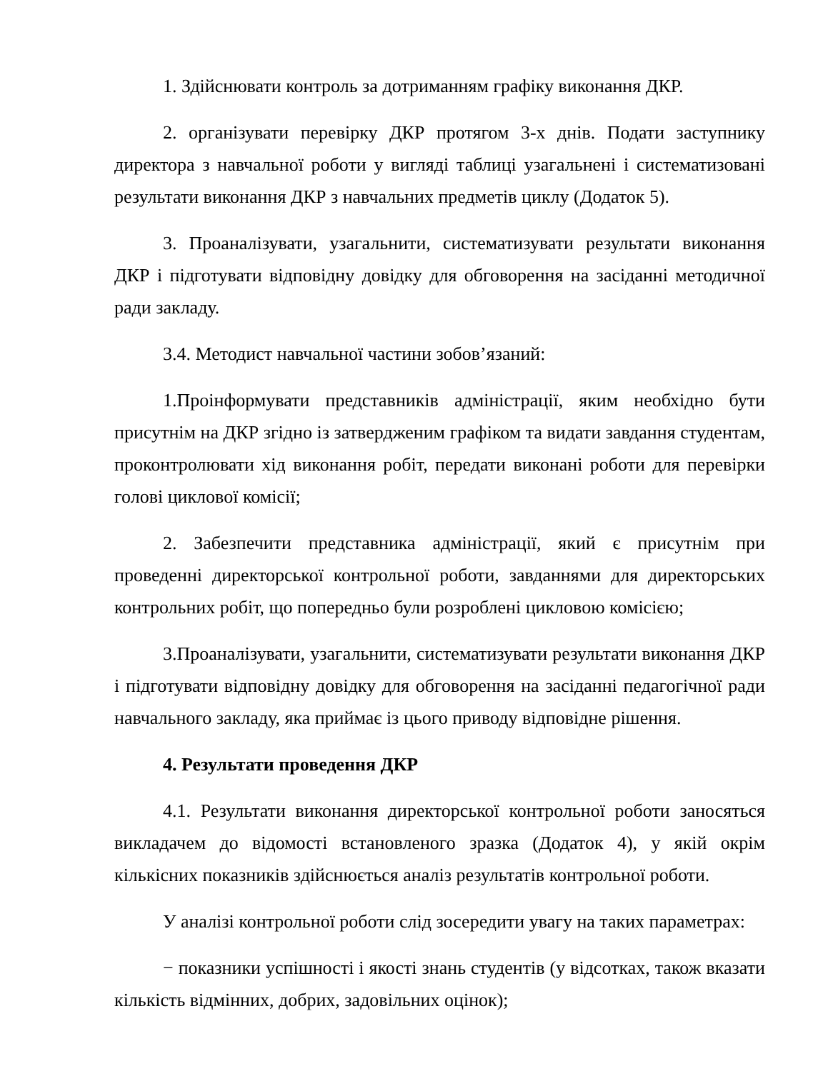1. Здійснювати контроль за дотриманням графіку виконання ДКР.
2. організувати перевірку ДКР протягом 3-х днів. Подати заступнику директора з навчальної роботи у вигляді таблиці узагальнені і систематизовані результати виконання ДКР з навчальних предметів циклу (Додаток 5).
3. Проаналізувати, узагальнити, систематизувати результати виконання ДКР і підготувати відповідну довідку для обговорення на засіданні методичної ради закладу.
3.4. Методист навчальної частини зобов’язаний:
1.Проінформувати представників адміністрації, яким необхідно бути присутнім на ДКР згідно із затвердженим графіком та видати завдання студентам, проконтролювати хід виконання робіт, передати виконані роботи для перевірки голові циклової комісії;
2. Забезпечити представника адміністрації, який є присутнім при проведенні директорської контрольної роботи, завданнями для директорських контрольних робіт, що попередньо були розроблені цикловою комісією;
3.Проаналізувати, узагальнити, систематизувати результати виконання ДКР і підготувати відповідну довідку для обговорення на засіданні педагогічної ради навчального закладу, яка приймає із цього приводу відповідне рішення.
4. Результати проведення ДКР
4.1. Результати виконання директорської контрольної роботи заносяться викладачем до відомості встановленого зразка (Додаток 4), у якій окрім кількісних показників здійснюється аналіз результатів контрольної роботи.
У аналізі контрольної роботи слід зосередити увагу на таких параметрах:
− показники успішності і якості знань студентів (у відсотках, також вказати кількість відмінних, добрих, задовільних оцінок);